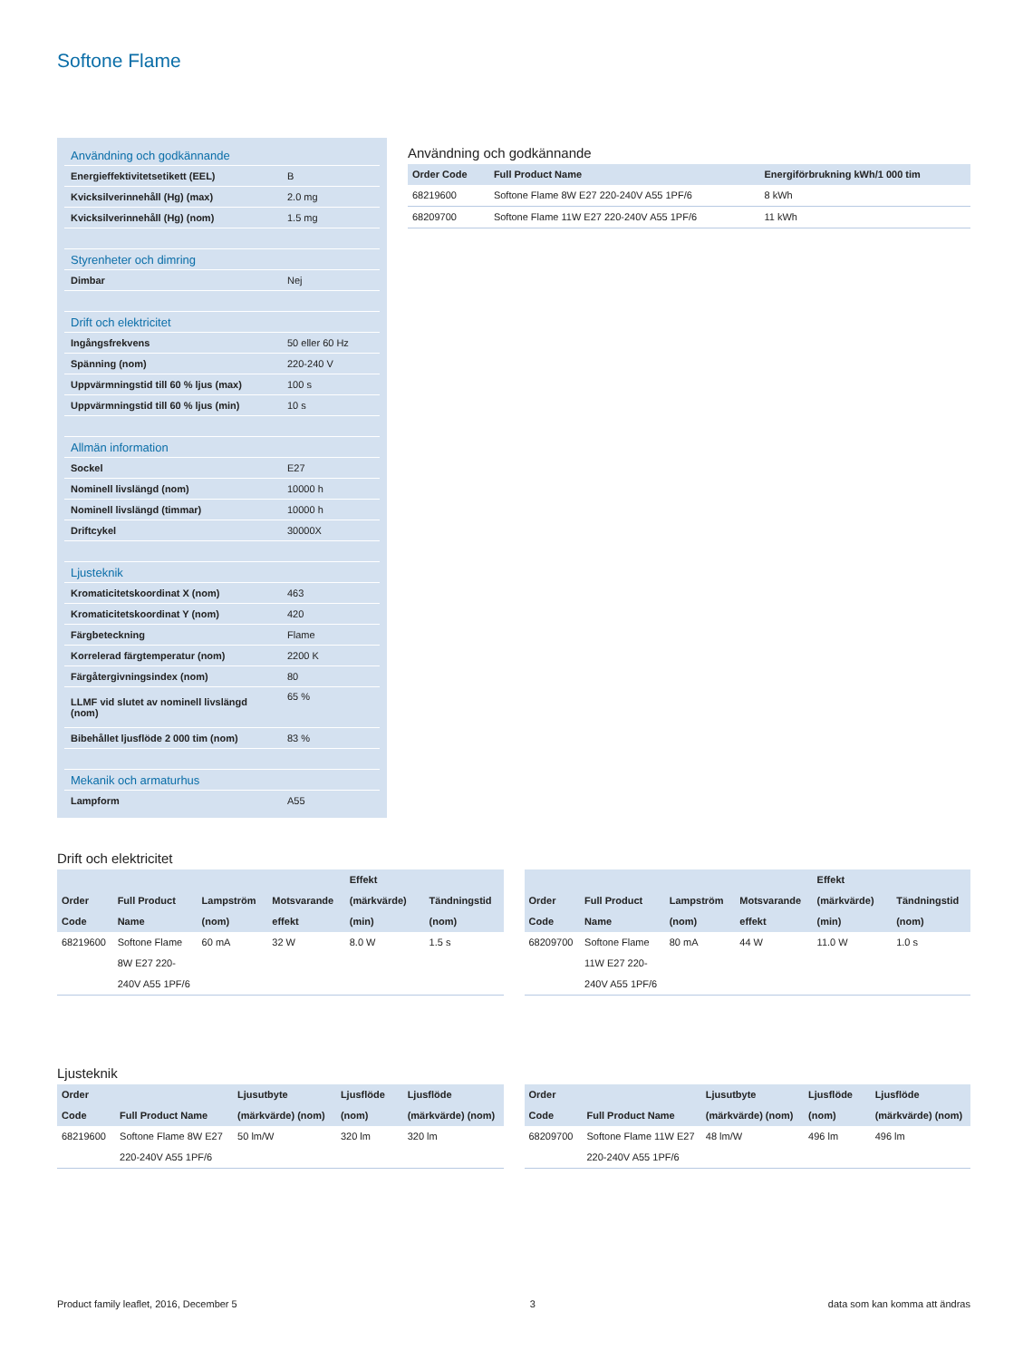Softone Flame
| Användning och godkännande | |
| Energieffektivitetsetikett (EEL) | B |
| Kvicksilverinnehåll (Hg) (max) | 2.0 mg |
| Kvicksilverinnehåll (Hg) (nom) | 1.5 mg |
| Styrenheter och dimring | |
| Dimbar | Nej |
| Drift och elektricitet | |
| Ingångsfrekvens | 50 eller 60 Hz |
| Spänning (nom) | 220-240 V |
| Uppvärmningstid till 60 % ljus (max) | 100 s |
| Uppvärmningstid till 60 % ljus (min) | 10 s |
| Allmän information | |
| Sockel | E27 |
| Nominell livslängd (nom) | 10000 h |
| Nominell livslängd (timmar) | 10000 h |
| Driftcykel | 30000X |
| Ljusteknik | |
| Kromaticitetskoordinat X (nom) | 463 |
| Kromaticitetskoordinat Y (nom) | 420 |
| Färgbeteckning | Flame |
| Korrelerad färgtemperatur (nom) | 2200 K |
| Färgåtergivningsindex (nom) | 80 |
| LLMF vid slutet av nominell livslängd (nom) | 65 % |
| Bibehållet ljusflöde 2 000 tim (nom) | 83 % |
| Mekanik och armaturhus | |
| Lampform | A55 |
Användning och godkännande
| Order Code | Full Product Name | Energiförbrukning kWh/1 000 tim |
| --- | --- | --- |
| 68219600 | Softone Flame 8W E27 220-240V A55 1PF/6 | 8 kWh |
| 68209700 | Softone Flame 11W E27 220-240V A55 1PF/6 | 11 kWh |
Drift och elektricitet
| Order Code | Full Product Name | Lampström (nom) | Motsvarande effekt | Effekt (märkvärde) (min) | Tändningstid (nom) |
| --- | --- | --- | --- | --- | --- |
| 68219600 | Softone Flame 8W E27 220-240V A55 1PF/6 | 60 mA | 32 W | 8.0 W | 1.5 s |
| Order Code | Full Product Name | Lampström (nom) | Motsvarande effekt | Effekt (märkvärde) (min) | Tändningstid (nom) |
| --- | --- | --- | --- | --- | --- |
| 68209700 | Softone Flame 11W E27 220-240V A55 1PF/6 | 80 mA | 44 W | 11.0 W | 1.0 s |
Ljusteknik
| Order Code | Full Product Name | Ljusutbyte (märkvärde) (nom) | Ljusflöde (nom) | Ljusflöde (märkvärde) (nom) |
| --- | --- | --- | --- | --- |
| 68219600 | Softone Flame 8W E27 220-240V A55 1PF/6 | 50 lm/W | 320 lm | 320 lm |
| Order Code | Full Product Name | Ljusutbyte (märkvärde) (nom) | Ljusflöde (nom) | Ljusflöde (märkvärde) (nom) |
| --- | --- | --- | --- | --- |
| 68209700 | Softone Flame 11W E27 220-240V A55 1PF/6 | 48 lm/W | 496 lm | 496 lm |
Product family leaflet, 2016, December 5 3 data som kan komma att ändras